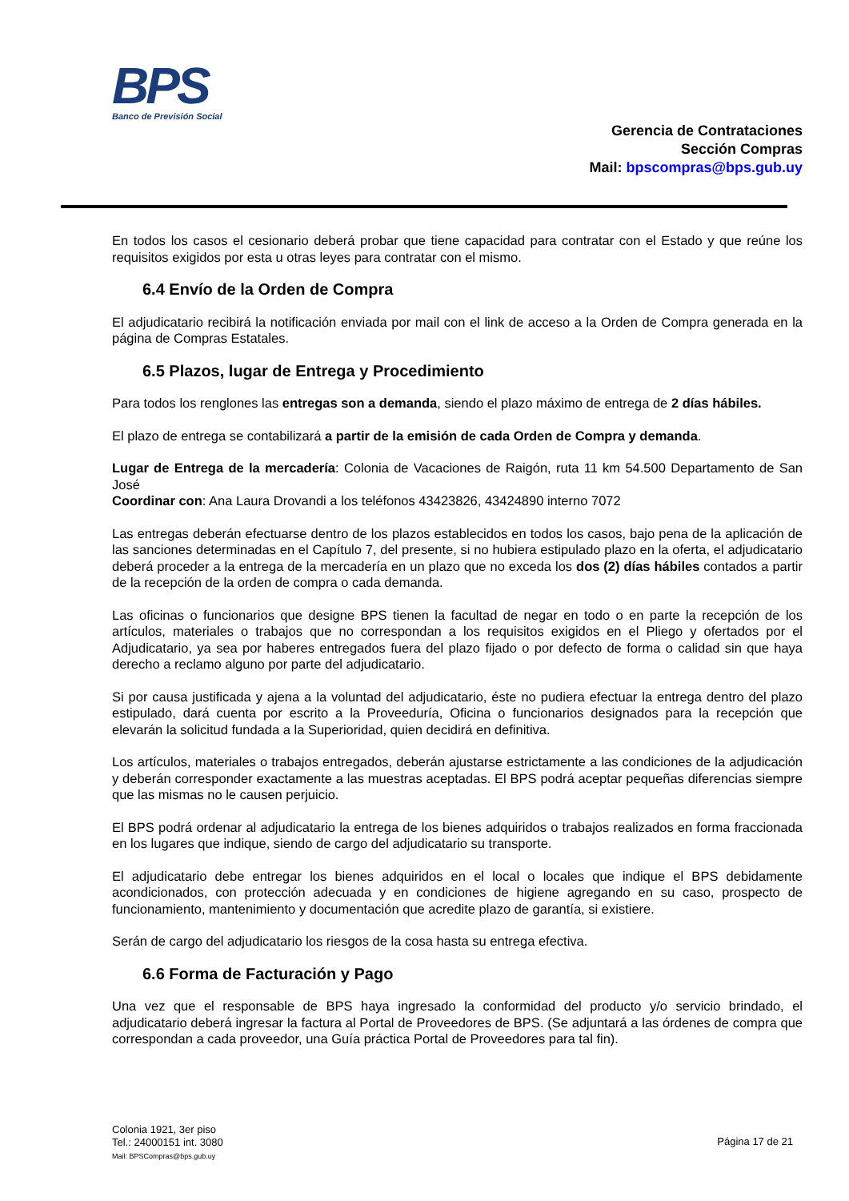BPS
Banco de Previsión Social
Gerencia de Contrataciones
Sección Compras
Mail: bpscompras@bps.gub.uy
En todos los casos el cesionario deberá probar que tiene capacidad para contratar con el Estado y que reúne los requisitos exigidos por esta u otras leyes para contratar con el mismo.
6.4 Envío de la Orden de Compra
El adjudicatario recibirá la notificación enviada por mail con el link de acceso a la Orden de Compra generada en la página de Compras Estatales.
6.5 Plazos, lugar de Entrega y Procedimiento
Para todos los renglones las entregas son a demanda, siendo el plazo máximo de entrega de 2 días hábiles.
El plazo de entrega se contabilizará a partir de la emisión de cada Orden de Compra y demanda.
Lugar de Entrega de la mercadería: Colonia de Vacaciones de Raigón, ruta 11 km 54.500 Departamento de San José
Coordinar con: Ana Laura Drovandi a los teléfonos 43423826, 43424890 interno 7072
Las entregas deberán efectuarse dentro de los plazos establecidos en todos los casos, bajo pena de la aplicación de las sanciones determinadas en el Capítulo 7, del presente, si no hubiera estipulado plazo en la oferta, el adjudicatario deberá proceder a la entrega de la mercadería en un plazo que no exceda los dos (2) días hábiles contados a partir de la recepción de la orden de compra o cada demanda.
Las oficinas o funcionarios que designe BPS tienen la facultad de negar en todo o en parte la recepción de los artículos, materiales o trabajos que no correspondan a los requisitos exigidos en el Pliego y ofertados por el Adjudicatario, ya sea por haberes entregados fuera del plazo fijado o por defecto de forma o calidad sin que haya derecho a reclamo alguno por parte del adjudicatario.
Si por causa justificada y ajena a la voluntad del adjudicatario, éste no pudiera efectuar la entrega dentro del plazo estipulado, dará cuenta por escrito a la Proveeduría, Oficina o funcionarios designados para la recepción que elevarán la solicitud fundada a la Superioridad, quien decidirá en definitiva.
Los artículos, materiales o trabajos entregados, deberán ajustarse estrictamente a las condiciones de la adjudicación y deberán corresponder exactamente a las muestras aceptadas. El BPS podrá aceptar pequeñas diferencias siempre que las mismas no le causen perjuicio.
El BPS podrá ordenar al adjudicatario la entrega de los bienes adquiridos o trabajos realizados en forma fraccionada en los lugares que indique, siendo de cargo del adjudicatario su transporte.
El adjudicatario debe entregar los bienes adquiridos en el local o locales que indique el BPS debidamente acondicionados, con protección adecuada y en condiciones de higiene agregando en su caso, prospecto de funcionamiento, mantenimiento y documentación que acredite plazo de garantía, si existiere.
Serán de cargo del adjudicatario los riesgos de la cosa hasta su entrega efectiva.
6.6 Forma de Facturación y Pago
Una vez que el responsable de BPS haya ingresado la conformidad del producto y/o servicio brindado, el adjudicatario deberá ingresar la factura al Portal de Proveedores de BPS. (Se adjuntará a las órdenes de compra que correspondan a cada proveedor, una Guía práctica Portal de Proveedores para tal fin).
Colonia 1921, 3er piso
Tel.: 24000151 int. 3080
Mail: BPSCompras@bps.gub.uy
Página 17 de 21